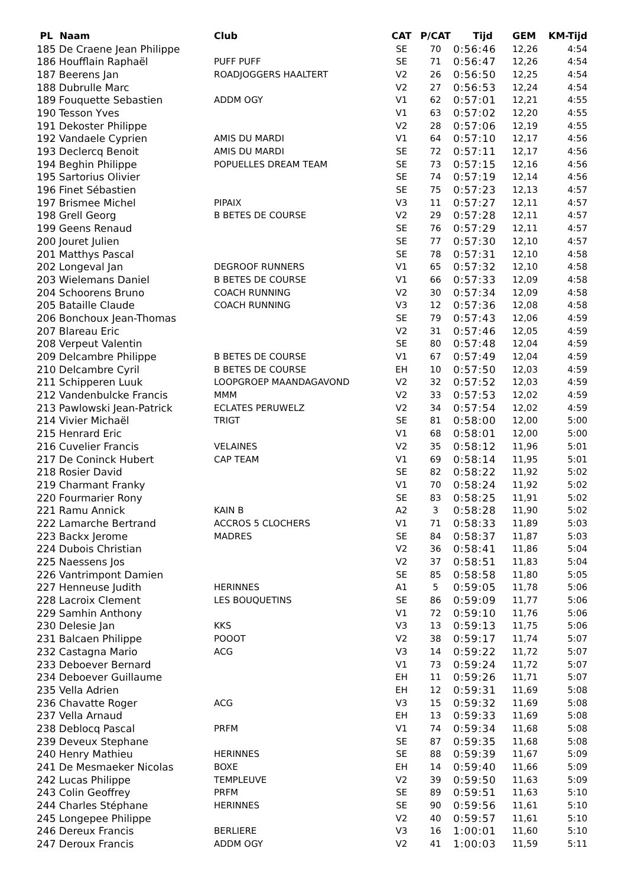| PL Naam | Club | CAT | P/CAT | Tijd | GEM | KM-Tijd |
| --- | --- | --- | --- | --- | --- | --- |
| 185 De Craene Jean Philippe | | SE | 70 | 0:56:46 | 12,26 | 4:54 |
| 186 Houfflain Raphaël | PUFF PUFF | SE | 71 | 0:56:47 | 12,26 | 4:54 |
| 187 Beerens Jan | ROADJOGGERS HAALTERT | V2 | 26 | 0:56:50 | 12,25 | 4:54 |
| 188 Dubrulle Marc | | V2 | 27 | 0:56:53 | 12,24 | 4:54 |
| 189 Fouquette Sebastien | ADDM OGY | V1 | 62 | 0:57:01 | 12,21 | 4:55 |
| 190 Tesson Yves | | V1 | 63 | 0:57:02 | 12,20 | 4:55 |
| 191 Dekoster Philippe | | V2 | 28 | 0:57:06 | 12,19 | 4:55 |
| 192 Vandaele Cyprien | AMIS DU MARDI | V1 | 64 | 0:57:10 | 12,17 | 4:56 |
| 193 Declercq Benoit | AMIS DU MARDI | SE | 72 | 0:57:11 | 12,17 | 4:56 |
| 194 Beghin Philippe | POPUELLES DREAM TEAM | SE | 73 | 0:57:15 | 12,16 | 4:56 |
| 195 Sartorius Olivier | | SE | 74 | 0:57:19 | 12,14 | 4:56 |
| 196 Finet Sébastien | | SE | 75 | 0:57:23 | 12,13 | 4:57 |
| 197 Brismee Michel | PIPAIX | V3 | 11 | 0:57:27 | 12,11 | 4:57 |
| 198 Grell Georg | B BETES DE COURSE | V2 | 29 | 0:57:28 | 12,11 | 4:57 |
| 199 Geens Renaud | | SE | 76 | 0:57:29 | 12,11 | 4:57 |
| 200 Jouret Julien | | SE | 77 | 0:57:30 | 12,10 | 4:57 |
| 201 Matthys Pascal | | SE | 78 | 0:57:31 | 12,10 | 4:58 |
| 202 Longeval Jan | DEGROOF RUNNERS | V1 | 65 | 0:57:32 | 12,10 | 4:58 |
| 203 Wielemans Daniel | B BETES DE COURSE | V1 | 66 | 0:57:33 | 12,09 | 4:58 |
| 204 Schoorens Bruno | COACH RUNNING | V2 | 30 | 0:57:34 | 12,09 | 4:58 |
| 205 Bataille Claude | COACH RUNNING | V3 | 12 | 0:57:36 | 12,08 | 4:58 |
| 206 Bonchoux Jean-Thomas | | SE | 79 | 0:57:43 | 12,06 | 4:59 |
| 207 Blareau Eric | | V2 | 31 | 0:57:46 | 12,05 | 4:59 |
| 208 Verpeut Valentin | | SE | 80 | 0:57:48 | 12,04 | 4:59 |
| 209 Delcambre Philippe | B BETES DE COURSE | V1 | 67 | 0:57:49 | 12,04 | 4:59 |
| 210 Delcambre Cyril | B BETES DE COURSE | EH | 10 | 0:57:50 | 12,03 | 4:59 |
| 211 Schipperen Luuk | LOOPGROEP MAANDAGAVOND | V2 | 32 | 0:57:52 | 12,03 | 4:59 |
| 212 Vandenbulcke Francis | MMM | V2 | 33 | 0:57:53 | 12,02 | 4:59 |
| 213 Pawlowski Jean-Patrick | ECLATES PERUWELZ | V2 | 34 | 0:57:54 | 12,02 | 4:59 |
| 214 Vivier Michaël | TRIGT | SE | 81 | 0:58:00 | 12,00 | 5:00 |
| 215 Henrard Eric | | V1 | 68 | 0:58:01 | 12,00 | 5:00 |
| 216 Cuvelier Francis | VELAINES | V2 | 35 | 0:58:12 | 11,96 | 5:01 |
| 217 De Coninck Hubert | CAP TEAM | V1 | 69 | 0:58:14 | 11,95 | 5:01 |
| 218 Rosier David | | SE | 82 | 0:58:22 | 11,92 | 5:02 |
| 219 Charmant Franky | | V1 | 70 | 0:58:24 | 11,92 | 5:02 |
| 220 Fourmarier Rony | | SE | 83 | 0:58:25 | 11,91 | 5:02 |
| 221 Ramu Annick | KAIN B | A2 | 3 | 0:58:28 | 11,90 | 5:02 |
| 222 Lamarche Bertrand | ACCROS 5 CLOCHERS | V1 | 71 | 0:58:33 | 11,89 | 5:03 |
| 223 Backx Jerome | MADRES | SE | 84 | 0:58:37 | 11,87 | 5:03 |
| 224 Dubois Christian | | V2 | 36 | 0:58:41 | 11,86 | 5:04 |
| 225 Naessens Jos | | V2 | 37 | 0:58:51 | 11,83 | 5:04 |
| 226 Vantrimpont Damien | | SE | 85 | 0:58:58 | 11,80 | 5:05 |
| 227 Henneuse Judith | HERINNES | A1 | 5 | 0:59:05 | 11,78 | 5:06 |
| 228 Lacroix Clement | LES BOUQUETINS | SE | 86 | 0:59:09 | 11,77 | 5:06 |
| 229 Samhin Anthony | | V1 | 72 | 0:59:10 | 11,76 | 5:06 |
| 230 Delesie Jan | KKS | V3 | 13 | 0:59:13 | 11,75 | 5:06 |
| 231 Balcaen Philippe | POOOT | V2 | 38 | 0:59:17 | 11,74 | 5:07 |
| 232 Castagna Mario | ACG | V3 | 14 | 0:59:22 | 11,72 | 5:07 |
| 233 Deboever Bernard | | V1 | 73 | 0:59:24 | 11,72 | 5:07 |
| 234 Deboever Guillaume | | EH | 11 | 0:59:26 | 11,71 | 5:07 |
| 235 Vella Adrien | | EH | 12 | 0:59:31 | 11,69 | 5:08 |
| 236 Chavatte Roger | ACG | V3 | 15 | 0:59:32 | 11,69 | 5:08 |
| 237 Vella Arnaud | | EH | 13 | 0:59:33 | 11,69 | 5:08 |
| 238 Deblocq Pascal | PRFM | V1 | 74 | 0:59:34 | 11,68 | 5:08 |
| 239 Deveux Stephane | | SE | 87 | 0:59:35 | 11,68 | 5:08 |
| 240 Henry Mathieu | HERINNES | SE | 88 | 0:59:39 | 11,67 | 5:09 |
| 241 De Mesmaeker Nicolas | BOXE | EH | 14 | 0:59:40 | 11,66 | 5:09 |
| 242 Lucas Philippe | TEMPLEUVE | V2 | 39 | 0:59:50 | 11,63 | 5:09 |
| 243 Colin Geoffrey | PRFM | SE | 89 | 0:59:51 | 11,63 | 5:10 |
| 244 Charles Stéphane | HERINNES | SE | 90 | 0:59:56 | 11,61 | 5:10 |
| 245 Longepee Philippe | | V2 | 40 | 0:59:57 | 11,61 | 5:10 |
| 246 Dereux Francis | BERLIERE | V3 | 16 | 1:00:01 | 11,60 | 5:10 |
| 247 Deroux Francis | ADDM OGY | V2 | 41 | 1:00:03 | 11,59 | 5:11 |